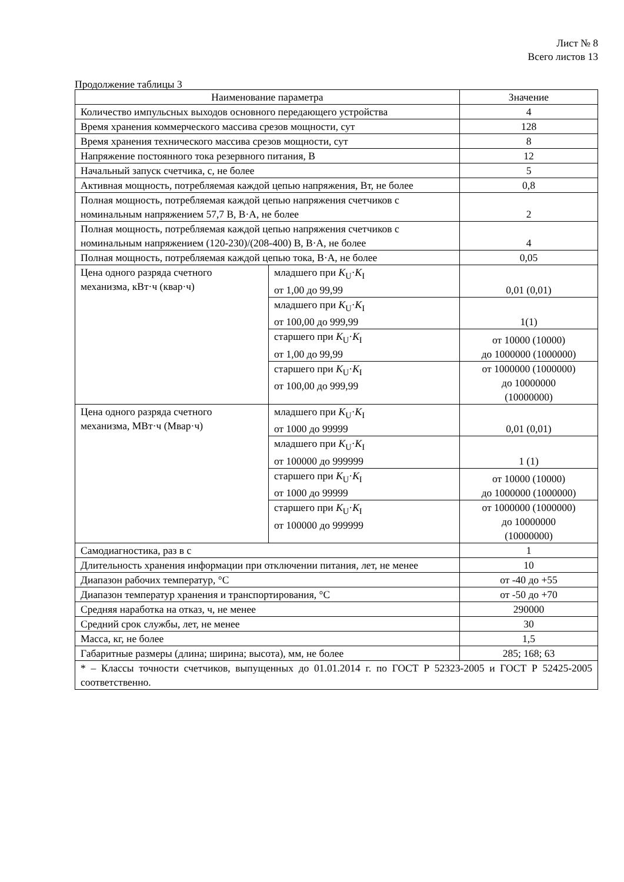Лист № 8
Всего листов 13
Продолжение таблицы 3
| Наименование параметра | | Значение |
| --- | --- | --- |
| Количество импульсных выходов основного передающего устройства | | 4 |
| Время хранения коммерческого массива срезов мощности, сут | | 128 |
| Время хранения технического массива срезов мощности, сут | | 8 |
| Напряжение постоянного тока резервного питания, В | | 12 |
| Начальный запуск счетчика, с, не более | | 5 |
| Активная мощность, потребляемая каждой цепью напряжения, Вт, не более | | 0,8 |
| Полная мощность, потребляемая каждой цепью напряжения счетчиков с номинальным напряжением 57,7 В, В·А, не более | | 2 |
| Полная мощность, потребляемая каждой цепью напряжения счетчиков с номинальным напряжением (120-230)/(208-400) В, В·А, не более | | 4 |
| Полная мощность, потребляемая каждой цепью тока, В·А, не более | | 0,05 |
| Цена одного разряда счетного механизма, кВт·ч (квар·ч) | младшего при K<sub>U</sub>· K<sub>I</sub> от 1,00 до 99,99 | 0,01 (0,01) |
| | младшего при K<sub>U</sub>· K<sub>I</sub> от 100,00 до 999,99 | 1(1) |
| | старшего при K<sub>U</sub>· K<sub>I</sub> от 1,00 до 99,99 | от 10000 (10000) до 1000000 (1000000) |
| | старшего при K<sub>U</sub>· K<sub>I</sub> от 100,00 до 999,99 | от 1000000 (1000000) до 10000000 (10000000) |
| Цена одного разряда счетного механизма, МВт·ч (Мвар·ч) | младшего при K<sub>U</sub>· K<sub>I</sub> от 1000 до 99999 | 0,01 (0,01) |
| | младшего при K<sub>U</sub>· K<sub>I</sub> от 100000 до 999999 | 1 (1) |
| | старшего при K<sub>U</sub>· K<sub>I</sub> от 1000 до 99999 | от 10000 (10000) до 1000000 (1000000) |
| | старшего при K<sub>U</sub>· K<sub>I</sub> от 100000 до 999999 | от 1000000 (1000000) до 10000000 (10000000) |
| Самодиагностика, раз в с | | 1 |
| Длительность хранения информации при отключении питания, лет, не менее | | 10 |
| Диапазон рабочих температур, °С | | от -40 до +55 |
| Диапазон температур хранения и транспортирования, °С | | от -50 до +70 |
| Средняя наработка на отказ, ч, не менее | | 290000 |
| Средний срок службы, лет, не менее | | 30 |
| Масса, кг, не более | | 1,5 |
| Габаритные размеры (длина; ширина; высота), мм, не более | | 285; 168; 63 |
| * – Классы точности счетчиков, выпущенных до 01.01.2014 г. по ГОСТ Р 52323-2005 и ГОСТ Р 52425-2005 соответственно. | | |